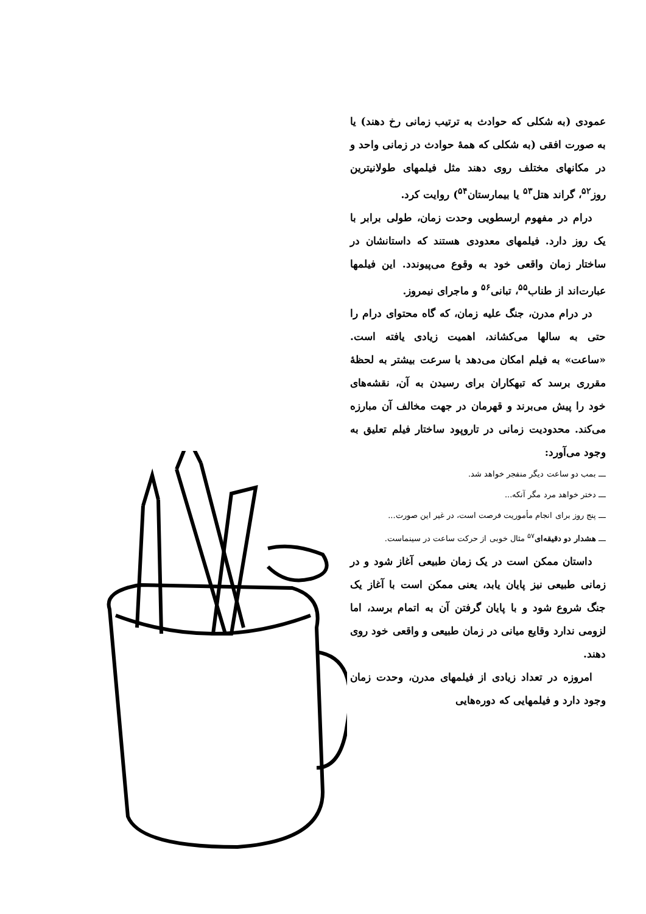عمودی (به شکلی که حوادث به ترتیب زمانی رخ دهند) یا به صورت افقی (به شکلی که همهٔ حوادث در زمانی واحد و در مکانهای مختلف روی دهند مثل فیلمهای طولانیترین روز<sup>۵۲</sup>، گراند هتل<sup>۵۳</sup> یا بیمارستان<sup>۵۴</sup>) روایت کرد.
درام در مفهوم ارسطویی وحدت زمان، طولی برابر با یک روز دارد. فیلمهای معدودی هستند که داستانشان در ساختار زمان واقعی خود به وقوع می‌پیوندد. این فیلمها عبارت‌اند از طناب<sup>۵۵</sup>، تبانی<sup>۵۶</sup> و ماجرای نیمروز.
در درام مدرن، جنگ علیه زمان، که گاه محتوای درام را حتی به سالها می‌کشاند، اهمیت زیادی یافته است. «ساعت» به فیلم امکان می‌دهد با سرعت بیشتر به لحظهٔ مقرری برسد که تبهکاران برای رسیدن به آن، نقشه‌های خود را پیش می‌برند و قهرمان در جهت مخالف آن مبارزه می‌کند. محدودیت زمانی در تاروپود ساختار فیلم تعلیق به وجود می‌آورد:
ـــ بمب دو ساعت دیگر منفجر خواهد شد.
ـــ دختر خواهد مرد مگر آنکه...
ـــ پنج روز برای انجام مأموریت فرصت است، در غیر این صورت...
ـــ هشدار دو دقیقه‌ای<sup>۵۷</sup> مثال خوبی از حرکت ساعت در سینماست.
داستان ممکن است در یک زمان طبیعی آغاز شود و در زمانی طبیعی نیز پایان یابد، یعنی ممکن است با آغاز یک جنگ شروع شود و با پایان گرفتن آن به اتمام برسد، اما لزومی ندارد وقایع میانی در زمان طبیعی و واقعی خود روی دهند.
امروزه در تعداد زیادی از فیلمهای مدرن، وحدت زمان وجود دارد و فیلمهایی که دوره‌هایی